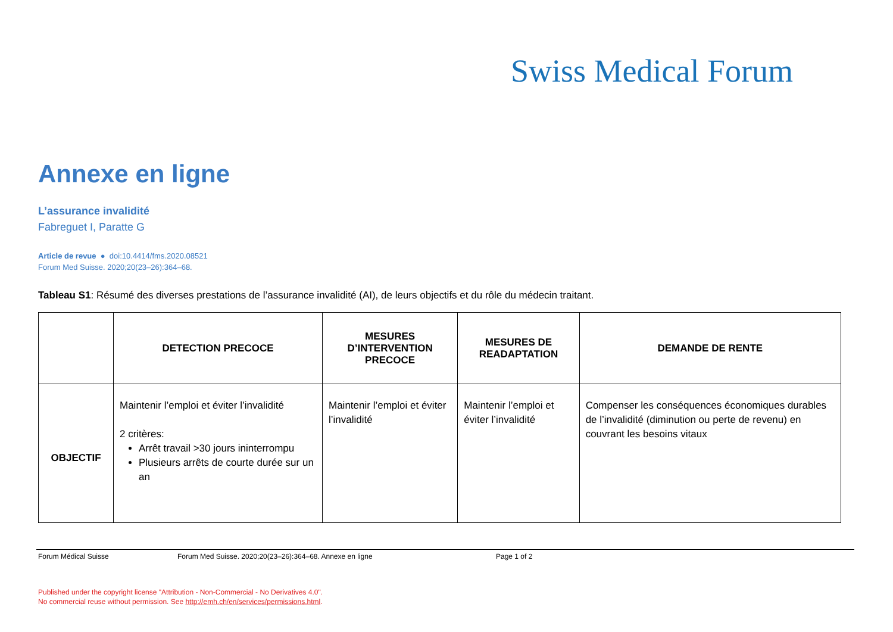Swiss Medical Forum
Annexe en ligne
L’assurance invalidité
Fabreguet I, Paratte G
Article de revue ● doi:10.4414/fms.2020.08521
Forum Med Suisse. 2020;20(23–26):364–68.
Tableau S1: Résumé des diverses prestations de l’assurance invalidité (AI), de leurs objectifs et du rôle du médecin traitant.
| | DETECTION PRECOCE | MESURES D’INTERVENTION PRECOCE | MESURES DE READAPTATION | DEMANDE DE RENTE |
| --- | --- | --- | --- | --- |
| OBJECTIF | Maintenir l’emploi et éviter l’invalidité 2 critères: Arrêt travail >30 jours ininterrompu Plusieurs arrêts de courte durée sur un an | Maintenir l’emploi et éviter l’invalidité | Maintenir l’emploi et éviter l’invalidité | Compenser les conséquences économiques durables de l’invalidité (diminution ou perte de revenu) en couvrant les besoins vitaux |
Forum Médical Suisse Forum Med Suisse. 2020;20(23–26):364–68. Annexe en ligne Page 1 of 2
Published under the copyright license "Attribution - Non-Commercial - No Derivatives 4.0".
No commercial reuse without permission. See http://emh.ch/en/services/permissions.html.